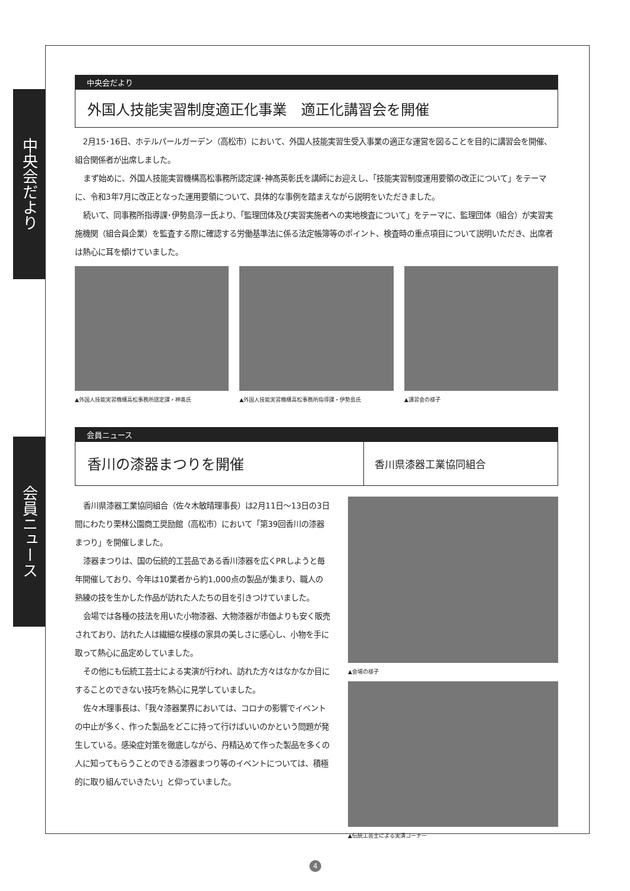中央会だより
会員ニュース
中央会だより
外国人技能実習制度適正化事業　適正化講習会を開催
2月15･16日、ホテルパールガーデン（高松市）において、外国人技能実習生受入事業の適正な運営を図ることを目的に講習会を開催、組合関係者が出席しました。
まず始めに、外国人技能実習機構高松事務所認定課･神髙英彰氏を講師にお迎えし、「技能実習制度運用要領の改正について」をテーマに、令和3年7月に改正となった運用要領について、具体的な事例を踏まえながら説明をいただきました。
続いて、同事務所指導課･伊勢島淳一氏より、「監理団体及び実習実施者への実地検査について」をテーマに、監理団体（組合）が実習実施機関（組合員企業）を監査する際に確認する労働基準法に係る法定帳簿等のポイント、検査時の重点項目について説明いただき、出席者は熱心に耳を傾けていました。
▲外国人技能実習機構高松事務所認定課・神髙氏
▲外国人技能実習機構高松事務所指導課・伊勢島氏
▲講習会の様子
会員ニュース
香川の漆器まつりを開催
香川県漆器工業協同組合
香川県漆器工業協同組合（佐々木敏晴理事長）は2月11日～13日の3日間にわたり栗林公園商工奨励館（高松市）において「第39回香川の漆器まつり」を開催しました。
漆器まつりは、国の伝統的工芸品である香川漆器を広くPRしようと毎年開催しており、今年は10業者から約1,000点の製品が集まり、職人の熟練の技を生かした作品が訪れた人たちの目を引きつけていました。
会場では各種の技法を用いた小物漆器、大物漆器が市価よりも安く販売されており、訪れた人は繊細な模様の家具の美しさに感心し、小物を手に取って熱心に品定めしていました。
その他にも伝統工芸士による実演が行われ、訪れた方々はなかなか目にすることのできない技巧を熱心に見学していました。
佐々木理事長は、「我々漆器業界においては、コロナの影響でイベントの中止が多く、作った製品をどこに持って行けばいいのかという問題が発生している。感染症対策を徹底しながら、丹精込めて作った製品を多くの人に知ってもらうことのできる漆器まつり等のイベントについては、積極的に取り組んでいきたい」と仰っていました。
▲会場の様子
▲伝統工芸士による実演コーナー
4